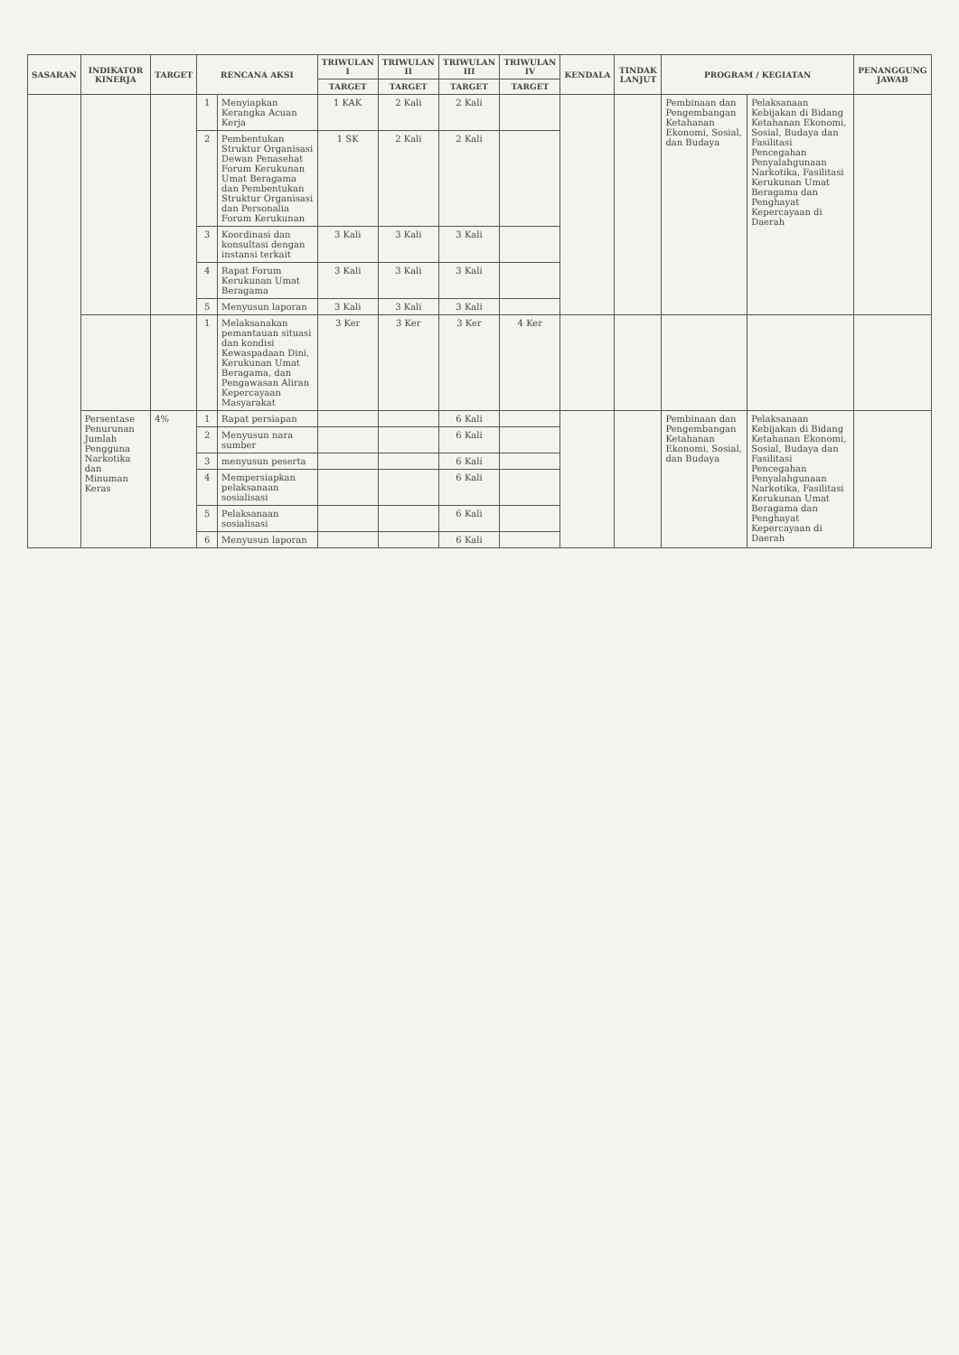| SASARAN | INDIKATOR KINERJA | TARGET | RENCANA AKSI | | TRIWULAN I | TRIWULAN II | TRIWULAN III | TRIWULAN IV | KENDALA | TINDAK LANJUT | PROGRAM / KEGIATAN | | PENANGGUNG JAWAB |
| --- | --- | --- | --- | --- | --- | --- | --- | --- | --- | --- | --- | --- | --- |
| | | | | | TARGET | TARGET | TARGET | TARGET | | | | | |
| | | | 1 | Menyiapkan Kerangka Acuan Kerja | 1 KAK | 2 Kali | 2 Kali | | | | Pembinaan dan Pengembangan Ketahanan Ekonomi, Sosial, dan Budaya | Pelaksanaan Kebijakan di Bidang Ketahanan Ekonomi, Sosial, Budaya dan Fasilitasi Pencegahan Penyalahgunaan Narkotika, Fasilitasi Kerukunan Umat Beragama dan Penghayat Kepercayaan di Daerah | |
| | | | 2 | Pembentukan Struktur Organisasi Dewan Penasehat Forum Kerukunan Umat Beragama dan Pembentukan Struktur Organisasi dan Personalia Forum Kerukunan | 1 SK | 2 Kali | 2 Kali | | | | | | |
| | | | 3 | Koordinasi dan konsultasi dengan instansi terkait | 3 Kali | 3 Kali | 3 Kali | | | | | | |
| | | | 4 | Rapat Forum Kerukunan Umat Beragama | 3 Kali | 3 Kali | 3 Kali | | | | | | |
| | | | 5 | Menyusun laporan | 3 Kali | 3 Kali | 3 Kali | | | | | | |
| | | | 1 | Melaksanakan pemantauan situasi dan kondisi Kewaspadaan Dini, Kerukunan Umat Beragama, dan Pengawasan Aliran Kepercayaan Masyarakat | 3 Ker | 3 Ker | 3 Ker | 4 Ker | | | | | |
| | Persentase Penurunan Jumlah Pengguna Narkotika dan Minuman Keras | 4% | 1 | Rapat persiapan | | | 6 Kali | | | | Pembinaan dan Pengembangan Ketahanan Ekonomi, Sosial, dan Budaya | Pelaksanaan Kebijakan di Bidang Ketahanan Ekonomi, Sosial, Budaya dan Fasilitasi Pencegahan Penyalahgunaan Narkotika, Fasilitasi Kerukunan Umat Beragama dan Penghayat Kepercayaan di Daerah | |
| | | | 2 | Menyusun nara sumber | | | 6 Kali | | | | | | |
| | | | 3 | menyusun peserta | | | 6 Kali | | | | | | |
| | | | 4 | Mempersiapkan pelaksanaan sosialisasi | | | 6 Kali | | | | | | |
| | | | 5 | Pelaksanaan sosialisasi | | | 6 Kali | | | | | | |
| | | | 6 | Menyusun laporan | | | 6 Kali | | | | | | |